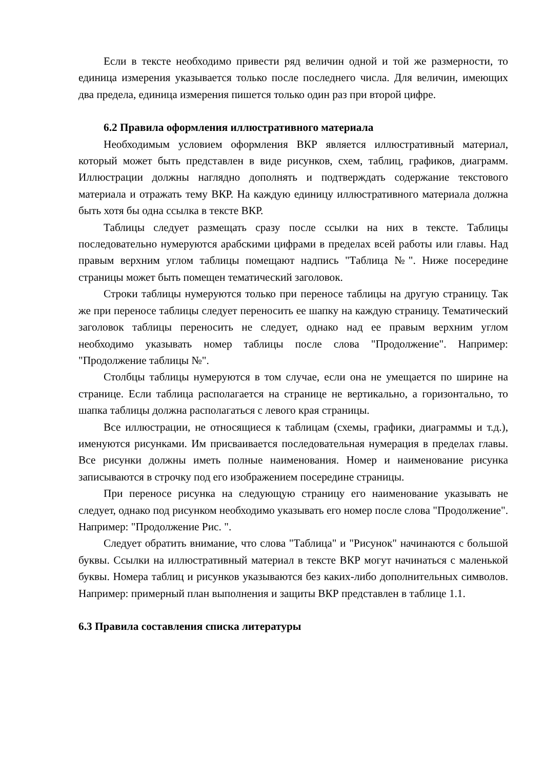Если в тексте необходимо привести ряд величин одной и той же размерности, то единица измерения указывается только после последнего числа. Для величин, имеющих два предела, единица измерения пишется только один раз при второй цифре.
6.2 Правила оформления иллюстративного материала
Необходимым условием оформления ВКР является иллюстративный материал, который может быть представлен в виде рисунков, схем, таблиц, графиков, диаграмм. Иллюстрации должны наглядно дополнять и подтверждать содержание текстового материала и отражать тему ВКР. На каждую единицу иллюстративного материала должна быть хотя бы одна ссылка в тексте ВКР.
Таблицы следует размещать сразу после ссылки на них в тексте. Таблицы последовательно нумеруются арабскими цифрами в пределах всей работы или главы. Над правым верхним углом таблицы помещают надпись "Таблица №". Ниже посередине страницы может быть помещен тематический заголовок.
Строки таблицы нумеруются только при переносе таблицы на другую страницу. Так же при переносе таблицы следует переносить ее шапку на каждую страницу. Тематический заголовок таблицы переносить не следует, однако над ее правым верхним углом необходимо указывать номер таблицы после слова "Продолжение". Например: "Продолжение таблицы №".
Столбцы таблицы нумеруются в том случае, если она не умещается по ширине на странице. Если таблица располагается на странице не вертикально, а горизонтально, то шапка таблицы должна располагаться с левого края страницы.
Все иллюстрации, не относящиеся к таблицам (схемы, графики, диаграммы и т.д.), именуются рисунками. Им присваивается последовательная нумерация в пределах главы. Все рисунки должны иметь полные наименования. Номер и наименование рисунка записываются в строчку под его изображением посередине страницы.
При переносе рисунка на следующую страницу его наименование указывать не следует, однако под рисунком необходимо указывать его номер после слова "Продолжение". Например: "Продолжение Рис. ".
Следует обратить внимание, что слова "Таблица" и "Рисунок" начинаются с большой буквы. Ссылки на иллюстративный материал в тексте ВКР могут начинаться с маленькой буквы. Номера таблиц и рисунков указываются без каких-либо дополнительных символов. Например: примерный план выполнения и защиты ВКР представлен в таблице 1.1.
6.3 Правила составления списка литературы